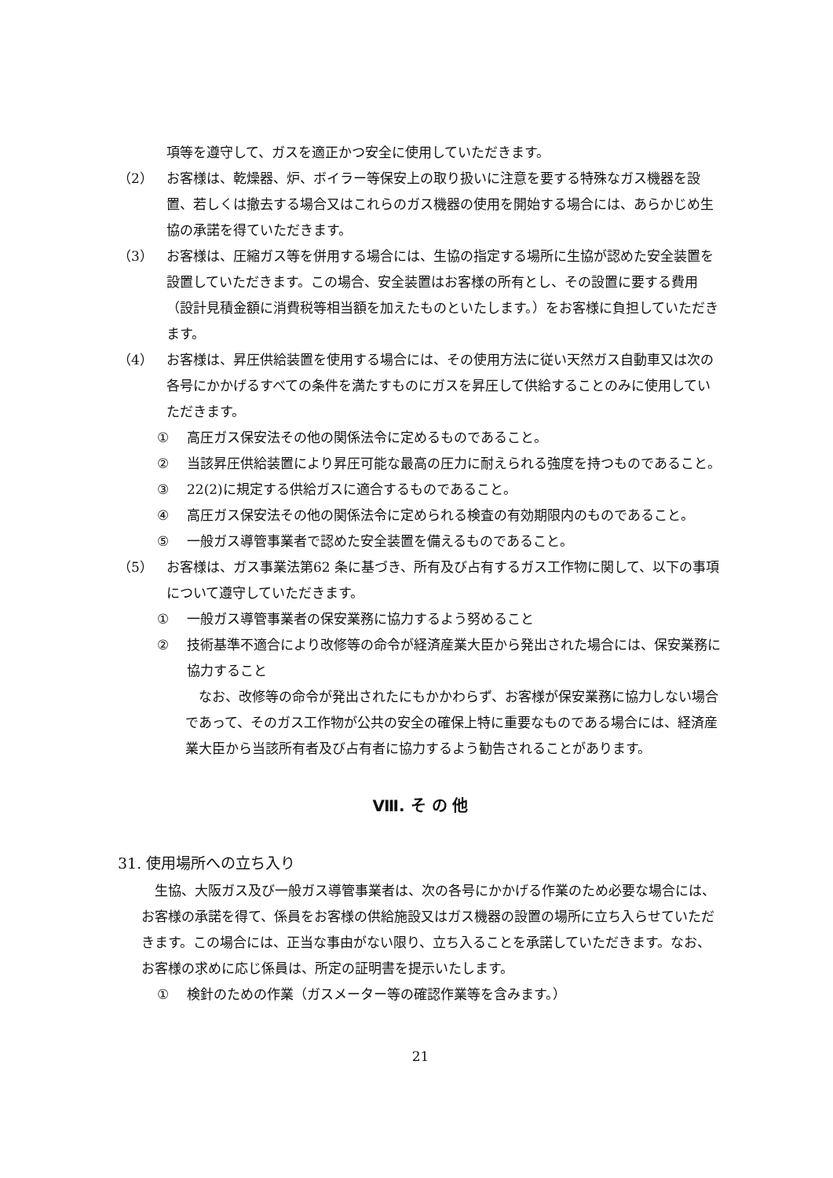項等を遵守して、ガスを適正かつ安全に使用していただきます。
（2） お客様は、乾燥器、炉、ボイラー等保安上の取り扱いに注意を要する特殊なガス機器を設置、若しくは撤去する場合又はこれらのガス機器の使用を開始する場合には、あらかじめ生協の承諾を得ていただきます。
（3） お客様は、圧縮ガス等を併用する場合には、生協の指定する場所に生協が認めた安全装置を設置していただきます。この場合、安全装置はお客様の所有とし、その設置に要する費用（設計見積金額に消費税等相当額を加えたものといたします。）をお客様に負担していただきます。
（4） お客様は、昇圧供給装置を使用する場合には、その使用方法に従い天然ガス自動車又は次の各号にかかげるすべての条件を満たすものにガスを昇圧して供給することのみに使用していただきます。
① 高圧ガス保安法その他の関係法令に定めるものであること。
② 当該昇圧供給装置により昇圧可能な最高の圧力に耐えられる強度を持つものであること。
③ 22(2)に規定する供給ガスに適合するものであること。
④ 高圧ガス保安法その他の関係法令に定められる検査の有効期限内のものであること。
⑤ 一般ガス導管事業者で認めた安全装置を備えるものであること。
（5） お客様は、ガス事業法第62 条に基づき、所有及び占有するガス工作物に関して、以下の事項について遵守していただきます。
① 一般ガス導管事業者の保安業務に協力するよう努めること
② 技術基準不適合により改修等の命令が経済産業大臣から発出された場合には、保安業務に協力すること
なお、改修等の命令が発出されたにもかかわらず、お客様が保安業務に協力しない場合であって、そのガス工作物が公共の安全の確保上特に重要なものである場合には、経済産業大臣から当該所有者及び占有者に協力するよう勧告されることがあります。
Ⅷ. そ の 他
31. 使用場所への立ち入り
生協、大阪ガス及び一般ガス導管事業者は、次の各号にかかげる作業のため必要な場合には、お客様の承諾を得て、係員をお客様の供給施設又はガス機器の設置の場所に立ち入らせていただきます。この場合には、正当な事由がない限り、立ち入ることを承諾していただきます。なお、お客様の求めに応じ係員は、所定の証明書を提示いたします。
① 検針のための作業（ガスメーター等の確認作業等を含みます。）
21